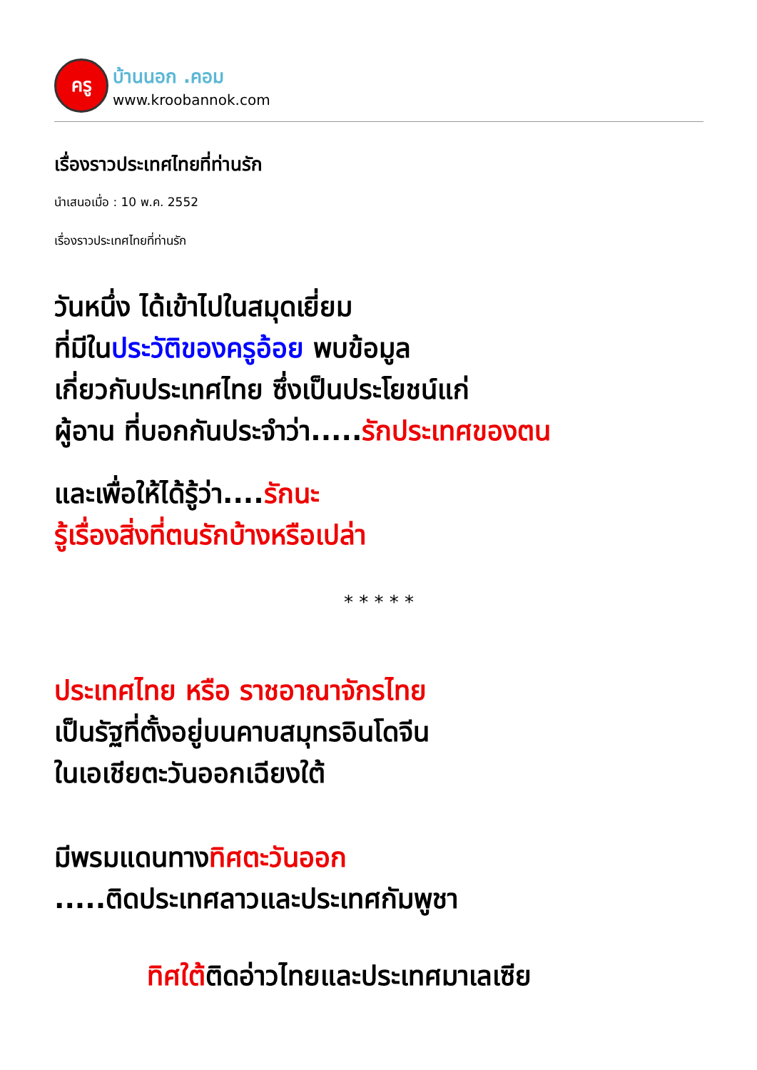ครู
บ้านนอก .คอม
www.kroobannok.com
เรื่องราวประเทศไทยที่ท่านรัก
นำเสนอเมื่อ : 10 พ.ค. 2552
เรื่องราวประเทศไทยที่ท่านรัก
วันหนึ่ง ได้เข้าไปในสมุดเยี่ยม
ที่มีในประวัติของครูอ้อย พบข้อมูล
เกี่ยวกับประเทศไทย ซึ่งเป็นประโยชน์แก่
ผู้อาน ที่บอกกันประจำว่า.....รักประเทศของตน
และเพื่อให้ได้รู้ว่า....รักนะ
รู้เรื่องสิ่งที่ตนรักบ้างหรือเปล่า
* * * * *
ประเทศไทย หรือ ราชอาณาจักรไทย
เป็นรัฐที่ตั้งอยู่บนคาบสมุทรอินโดจีน
ในเอเชียตะวันออกเฉียงใต้
มีพรมแดนทางทิศตะวันออก
.....ติดประเทศลาวและประเทศกัมพูชา
ทิศใต้ติดอ่าวไทยและประเทศมาเลเซีย